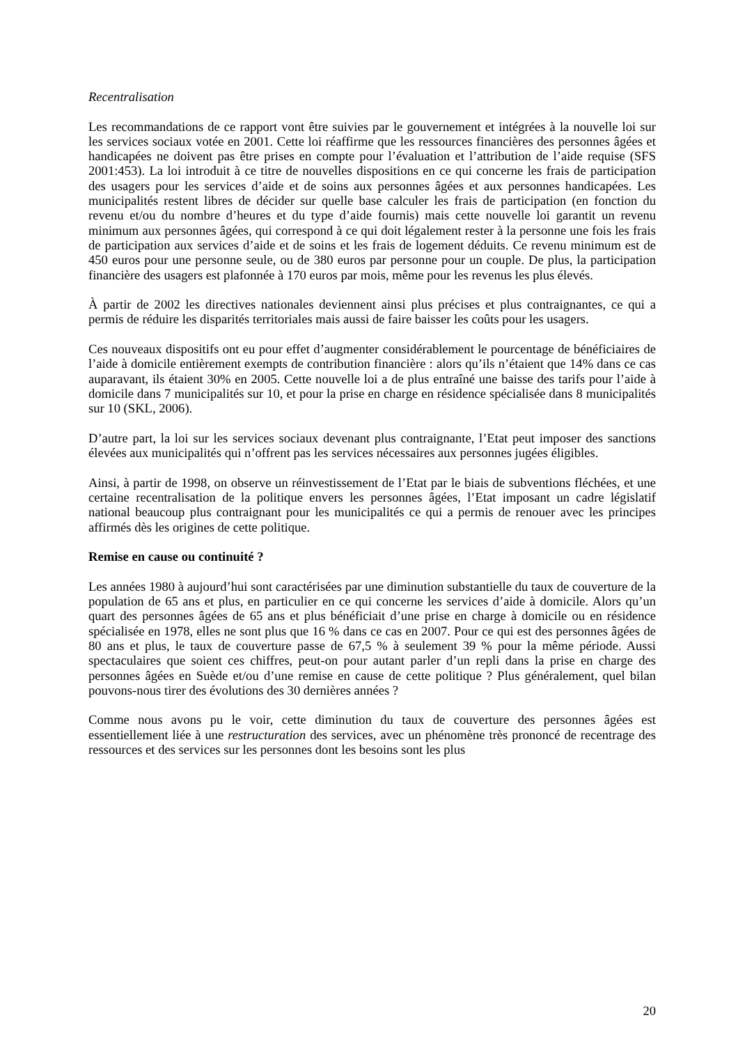Recentralisation
Les recommandations de ce rapport vont être suivies par le gouvernement et intégrées à la nouvelle loi sur les services sociaux votée en 2001. Cette loi réaffirme que les ressources financières des personnes âgées et handicapées ne doivent pas être prises en compte pour l’évaluation et l’attribution de l’aide requise (SFS 2001:453). La loi introduit à ce titre de nouvelles dispositions en ce qui concerne les frais de participation des usagers pour les services d’aide et de soins aux personnes âgées et aux personnes handicapées. Les municipalités restent libres de décider sur quelle base calculer les frais de participation (en fonction du revenu et/ou du nombre d’heures et du type d’aide fournis) mais cette nouvelle loi garantit un revenu minimum aux personnes âgées, qui correspond à ce qui doit légalement rester à la personne une fois les frais de participation aux services d’aide et de soins et les frais de logement déduits. Ce revenu minimum est de 450 euros pour une personne seule, ou de 380 euros par personne pour un couple. De plus, la participation financière des usagers est plafonnée à 170 euros par mois, même pour les revenus les plus élevés.
À partir de 2002 les directives nationales deviennent ainsi plus précises et plus contraignantes, ce qui a permis de réduire les disparités territoriales mais aussi de faire baisser les coûts pour les usagers.
Ces nouveaux dispositifs ont eu pour effet d’augmenter considérablement le pourcentage de bénéficiaires de l’aide à domicile entièrement exempts de contribution financière : alors qu’ils n’étaient que 14% dans ce cas auparavant, ils étaient 30% en 2005. Cette nouvelle loi a de plus entraîné une baisse des tarifs pour l’aide à domicile dans 7 municipalités sur 10, et pour la prise en charge en résidence spécialisée dans 8 municipalités sur 10 (SKL, 2006).
D’autre part, la loi sur les services sociaux devenant plus contraignante, l’Etat peut imposer des sanctions élevées aux municipalités qui n’offrent pas les services nécessaires aux personnes jugées éligibles.
Ainsi, à partir de 1998, on observe un réinvestissement de l’Etat par le biais de subventions fléchées, et une certaine recentralisation de la politique envers les personnes âgées, l’Etat imposant un cadre législatif national beaucoup plus contraignant pour les municipalités ce qui a permis de renouer avec les principes affirmés dès les origines de cette politique.
Remise en cause ou continuité ?
Les années 1980 à aujourd’hui sont caractérisées par une diminution substantielle du taux de couverture de la population de 65 ans et plus, en particulier en ce qui concerne les services d’aide à domicile. Alors qu’un quart des personnes âgées de 65 ans et plus bénéficiait d’une prise en charge à domicile ou en résidence spécialisée en 1978, elles ne sont plus que 16 % dans ce cas en 2007. Pour ce qui est des personnes âgées de 80 ans et plus, le taux de couverture passe de 67,5 % à seulement 39 % pour la même période. Aussi spectaculaires que soient ces chiffres, peut-on pour autant parler d’un repli dans la prise en charge des personnes âgées en Suède et/ou d’une remise en cause de cette politique ? Plus généralement, quel bilan pouvons-nous tirer des évolutions des 30 dernières années ?
Comme nous avons pu le voir, cette diminution du taux de couverture des personnes âgées est essentiellement liée à une restructuration des services, avec un phénomène très prononcé de recentrage des ressources et des services sur les personnes dont les besoins sont les plus
20